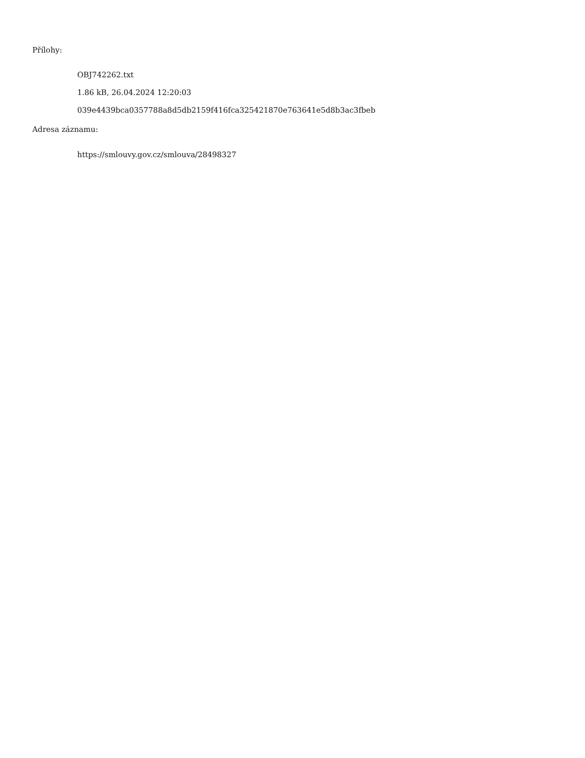Přílohy:
OBJ742262.txt
1.86 kB, 26.04.2024 12:20:03
039e4439bca0357788a8d5db2159f416fca325421870e763641e5d8b3ac3fbeb
Adresa záznamu:
https://smlouvy.gov.cz/smlouva/28498327